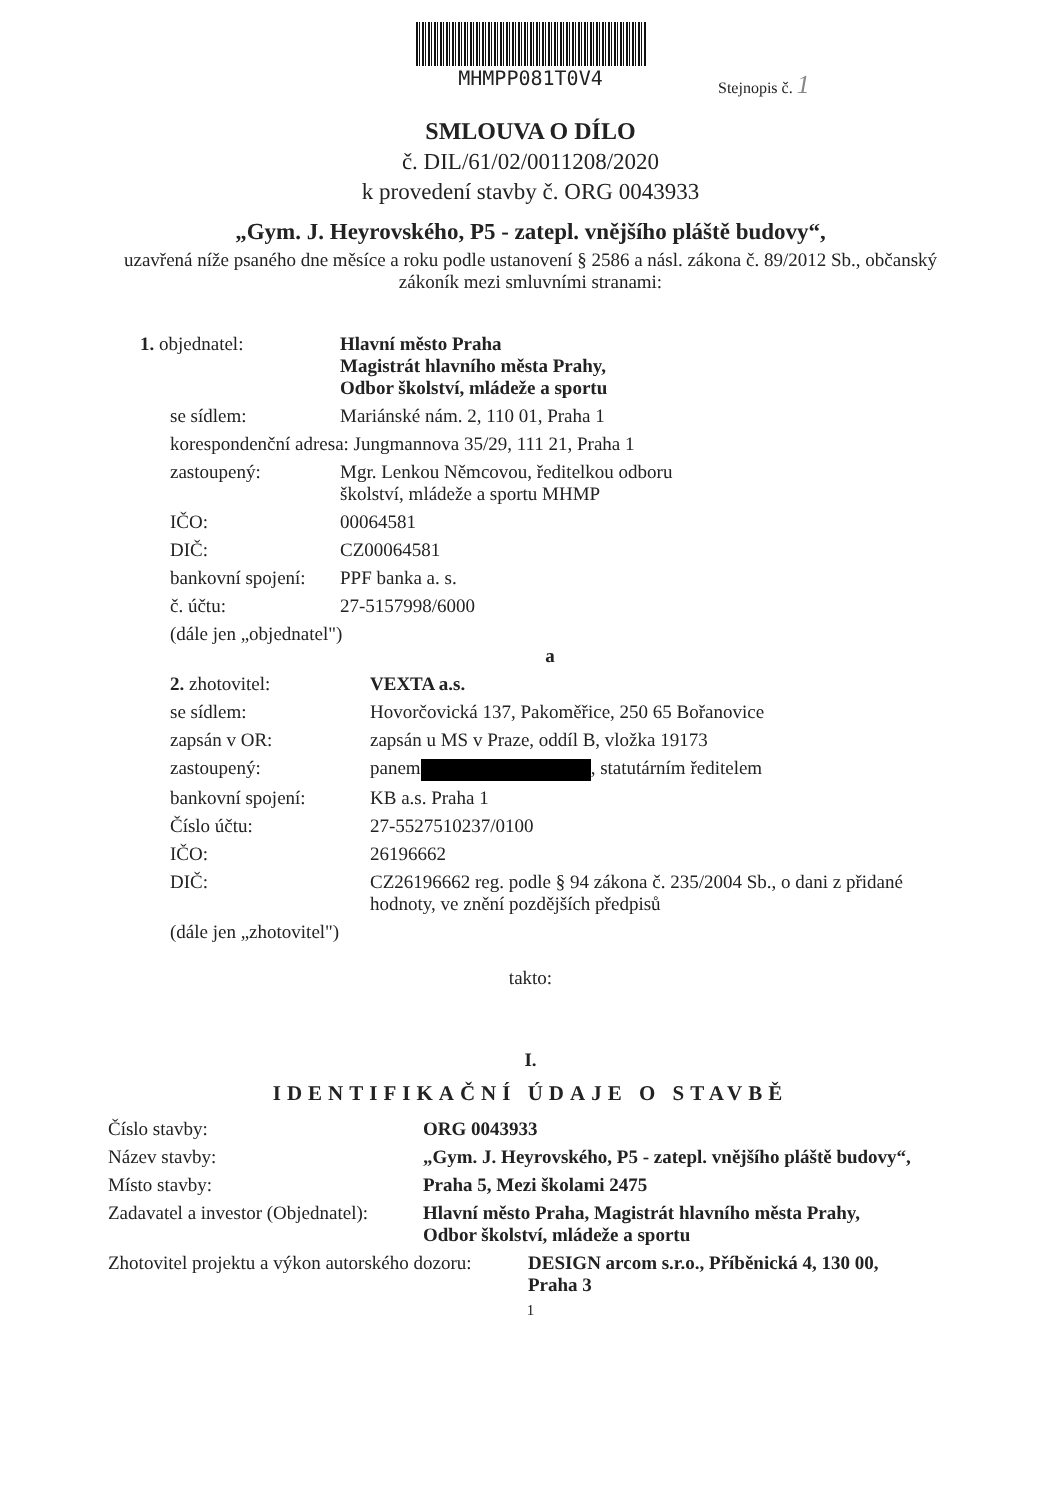MHMPP081T0V4
Stejnopis č. 1
SMLOUVA O DÍLO
č. DIL/61/02/0011208/2020
k provedení stavby č. ORG 0043933
„Gym. J. Heyrovského, P5 - zatepl. vnějšího pláště budovy“,
uzavřená níže psaného dne měsíce a roku podle ustanovení § 2586 a násl. zákona č. 89/2012 Sb., občanský zákoník mezi smluvními stranami:
1. objednatel: Hlavní město Praha
Magistrát hlavního města Prahy,
Odbor školství, mládeže a sportu
se sídlem: Mariánské nám. 2, 110 01, Praha 1
korespondenční adresa: Jungmannova 35/29, 111 21, Praha 1
zastoupený: Mgr. Lenkou Němcovou, ředitelkou odboru
školství, mládeže a sportu MHMP
IČO: 00064581
DIČ: CZ00064581
bankovní spojení:
PPF banka a. s.
č. účtu: 27-5157998/6000
(dále jen „objednatel")
a
2. zhotovitel: VEXTA a.s.
se sídlem: Hovorčovická 137, Pakoměřice, 250 65 Bořanovice
zapsán v OR: zapsán u MS v Praze, oddíl B, vložka 19173
zastoupený: panem , statutárním ředitelem
bankovní spojení: KB a.s. Praha 1
Číslo účtu: 27-5527510237/0100
IČO: 26196662
DIČ: CZ26196662 reg. podle § 94 zákona č. 235/2004 Sb., o dani z přidané hodnoty, ve znění pozdějších předpisů
(dále jen „zhotovitel")
takto:
I.
IDENTIFIKAČNÍ ÚDAJE O STAVBĚ
Číslo stavby: ORG 0043933
Název stavby: „Gym. J. Heyrovského, P5 - zatepl. vnějšího pláště budovy“,
Místo stavby: Praha 5, Mezi školami 2475
Zadavatel a investor (Objednatel):
Hlavní město Praha, Magistrát hlavního města Prahy, Odbor školství, mládeže a sportu
Zhotovitel projektu a výkon autorského dozoru:
DESIGN arcom s.r.o., Příběnická 4, 130 00, Praha 3
1